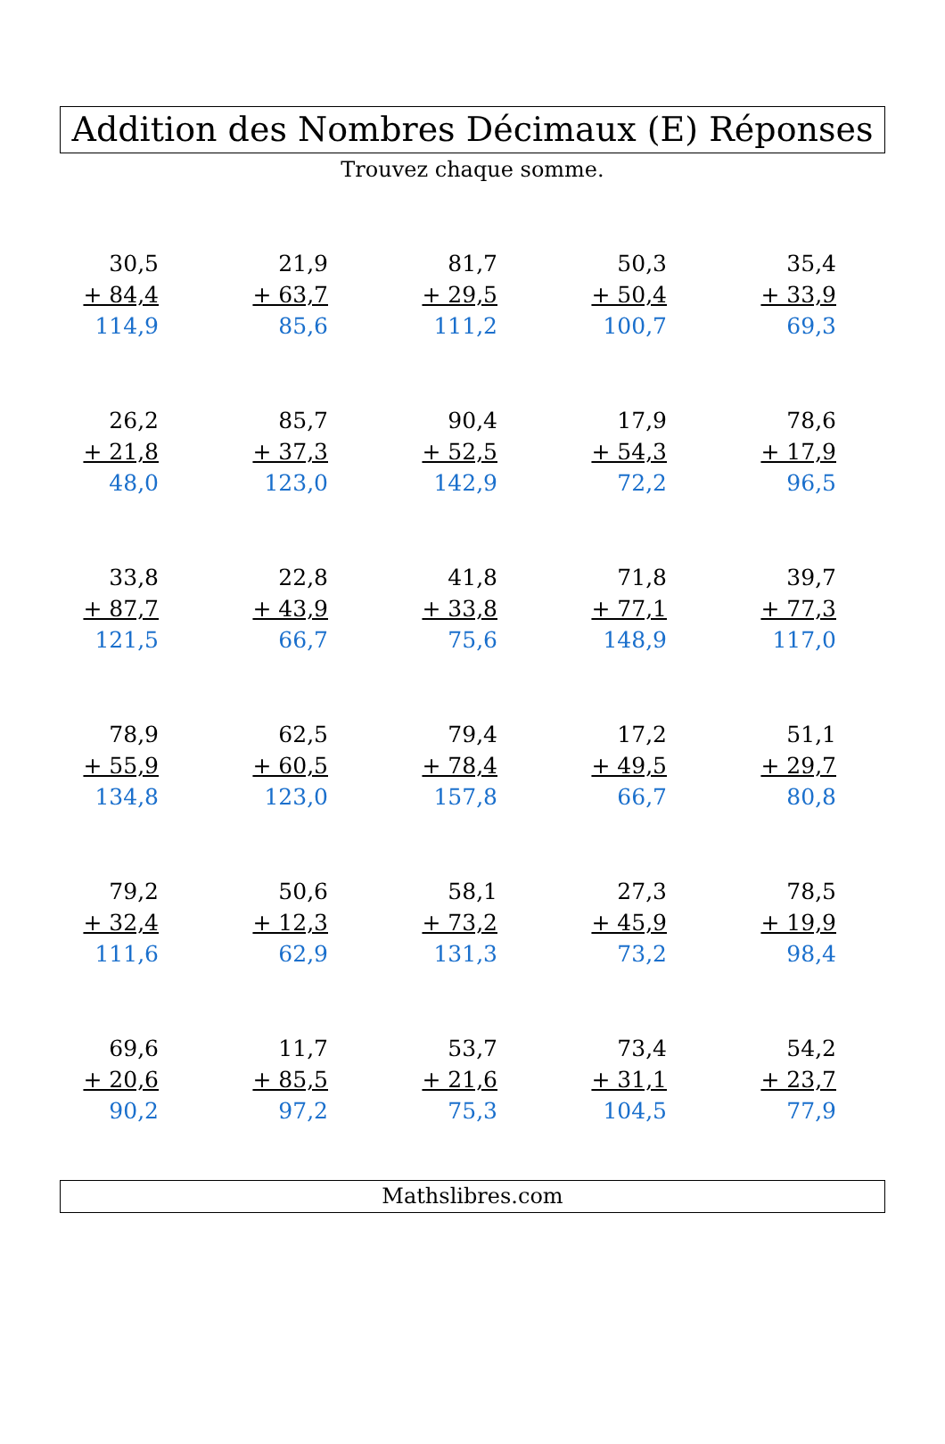Addition des Nombres Décimaux (E) Réponses
Trouvez chaque somme.
30,5
+ 84,4
114,9
21,9
+ 63,7
85,6
81,7
+ 29,5
111,2
50,3
+ 50,4
100,7
35,4
+ 33,9
69,3
26,2
+ 21,8
48,0
85,7
+ 37,3
123,0
90,4
+ 52,5
142,9
17,9
+ 54,3
72,2
78,6
+ 17,9
96,5
33,8
+ 87,7
121,5
22,8
+ 43,9
66,7
41,8
+ 33,8
75,6
71,8
+ 77,1
148,9
39,7
+ 77,3
117,0
78,9
+ 55,9
134,8
62,5
+ 60,5
123,0
79,4
+ 78,4
157,8
17,2
+ 49,5
66,7
51,1
+ 29,7
80,8
79,2
+ 32,4
111,6
50,6
+ 12,3
62,9
58,1
+ 73,2
131,3
27,3
+ 45,9
73,2
78,5
+ 19,9
98,4
69,6
+ 20,6
90,2
11,7
+ 85,5
97,2
53,7
+ 21,6
75,3
73,4
+ 31,1
104,5
54,2
+ 23,7
77,9
Mathslibres.com